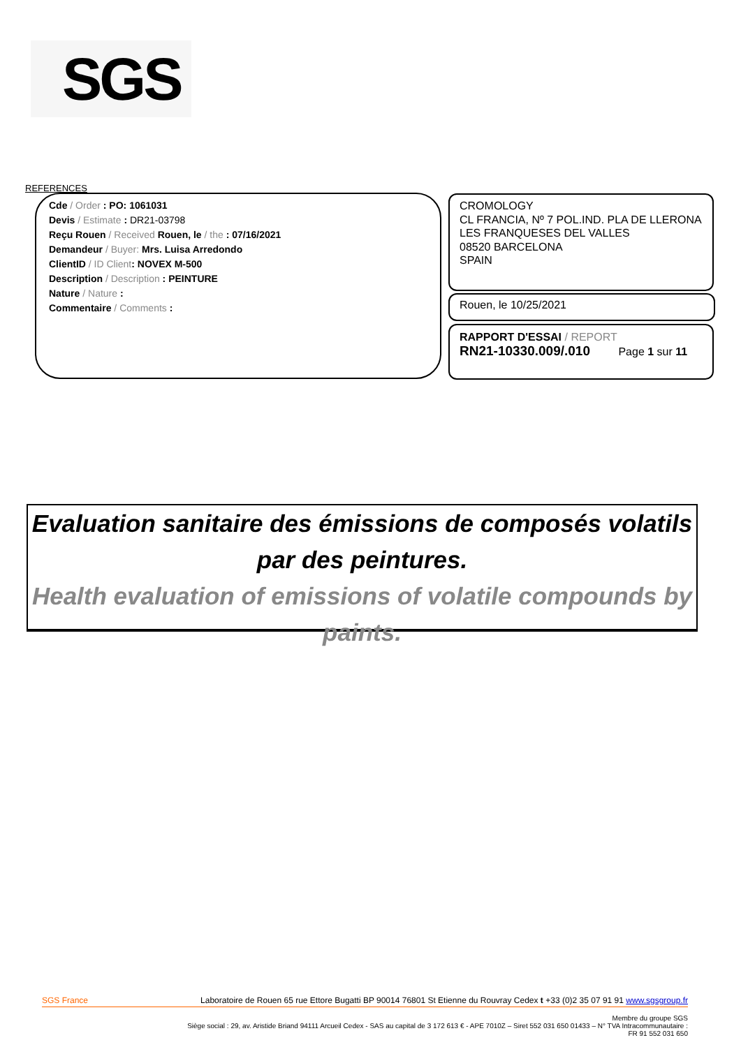SGS
REFERENCES
Cde / Order : PO: 1061031
Devis / Estimate : DR21-03798
Reçu Rouen / Received Rouen, le / the : 07/16/2021
Demandeur / Buyer: Mrs. Luisa Arredondo
ClientID / ID Client: NOVEX M-500
Description / Description : PEINTURE
Nature / Nature :
Commentaire / Comments :
CROMOLOGY
CL FRANCIA, Nº 7 POL.IND. PLA DE LLERONA
LES FRANQUESES DEL VALLES
08520 BARCELONA
SPAIN
Rouen, le 10/25/2021
RAPPORT D'ESSAI / REPORT
RN21-10330.009/.010 Page 1 sur 11
Evaluation sanitaire des émissions de composés volatils par des peintures.
Health evaluation of emissions of volatile compounds by paints.
SGS France Laboratoire de Rouen 65 rue Ettore Bugatti BP 90014 76801 St Etienne du Rouvray Cedex t +33 (0)2 35 07 91 91 www.sgsgroup.fr
Membre du groupe SGS
Siège social : 29, av. Aristide Briand 94111 Arcueil Cedex - SAS au capital de 3 172 613 € - APE 7010Z – Siret 552 031 650 01433 – N° TVA Intracommunautaire :
FR 91 552 031 650